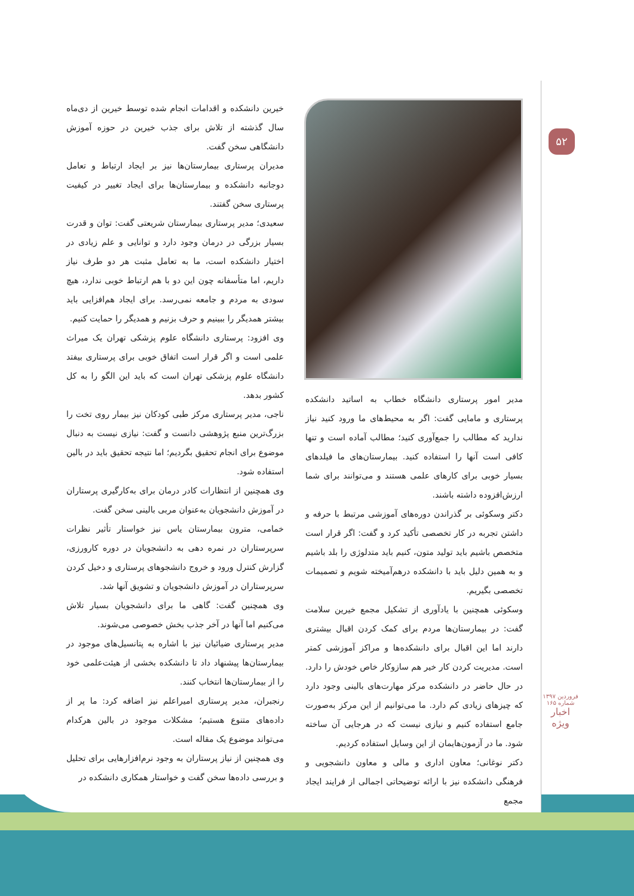۵۲
مدیر امور پرستاری دانشگاه خطاب به اساتید دانشکده پرستاری و مامایی گفت: اگر به محیط‌های ما ورود کنید نیاز ندارید که مطالب را جمع‌آوری کنید؛ مطالب آماده است و تنها کافی است آنها را استفاده کنید. بیمارستان‌های ما فیلدهای بسیار خوبی برای کارهای علمی هستند و می‌توانند برای شما ارزش‌افزوده داشته باشند.
دکتر وسکوئی بر گذراندن دوره‌های آموزشی مرتبط با حرفه و داشتن تجربه در کار تخصصی تأکید کرد و گفت: اگر قرار است متخصص باشیم باید تولید متون، کنیم باید متدلوژی را بلد باشیم و به همین دلیل باید با دانشکده درهم‌آمیخته شویم و تصمیمات تخصصی بگیریم.
وسکوئی همچنین با یادآوری از تشکیل مجمع خیرین سلامت گفت: در بیمارستان‌ها مردم برای کمک کردن اقبال بیشتری دارند اما این اقبال برای دانشکده‌ها و مراکز آموزشی کمتر است. مدیریت کردن کار خیر هم سازوکار خاص خودش را دارد. در حال حاضر در دانشکده مرکز مهارت‌های بالینی وجود دارد که چیزهای زیادی کم دارد. ما می‌توانیم از این مرکز به‌صورت جامع استفاده کنیم و نیازی نیست که در هرجایی آن ساخته شود. ما در آزمون‌هایمان از این وسایل استفاده کردیم.
دکتر نوغانی؛ معاون اداری و مالی و معاون دانشجویی و فرهنگی دانشکده نیز با ارائه توضیحاتی اجمالی از فرایند ایجاد مجمع
خیرین دانشکده و اقدامات انجام شده توسط خیرین از دی‌ماه سال گذشته از تلاش برای جذب خیرین در حوزه آموزش دانشگاهی سخن گفت.
مدیران پرستاری بیمارستان‌ها نیز بر ایجاد ارتباط و تعامل دوجانبه دانشکده و بیمارستان‌ها برای ایجاد تغییر در کیفیت پرستاری سخن گفتند.
سعیدی؛ مدیر پرستاری بیمارستان شریعتی گفت: توان و قدرت بسیار بزرگی در درمان وجود دارد و توانایی و علم زیادی در اختیار دانشکده است، ما به تعامل مثبت هر دو طرف نیاز داریم، اما متأسفانه چون این دو با هم ارتباط خوبی ندارد، هیچ سودی به مردم و جامعه نمی‌رسد. برای ایجاد هم‌افزایی باید بیشتر همدیگر را ببینیم و حرف بزنیم و همدیگر را حمایت کنیم.
وی افزود: پرستاری دانشگاه علوم پزشکی تهران یک میراث علمی است و اگر قرار است اتفاق خوبی برای پرستاری بیفتد دانشگاه علوم پزشکی تهران است که باید این الگو را به کل کشور بدهد.
ناجی، مدیر پرستاری مرکز طبی کودکان نیز بیمار روی تخت را بزرگ‌ترین منبع پژوهشی دانست و گفت: نیازی نیست به دنبال موضوع برای انجام تحقیق بگردیم؛ اما نتیجه تحقیق باید در بالین استفاده شود.
وی همچنین از انتظارات کادر درمان برای به‌کارگیری پرستاران در آموزش دانشجویان به‌عنوان مربی بالینی سخن گفت.
خمامی، مترون بیمارستان یاس نیز خواستار تأثیر نظرات سرپرستاران در نمره دهی به دانشجویان در دوره کارورزی، گزارش کنترل ورود و خروج دانشجوهای پرستاری و دخیل کردن سرپرستاران در آموزش دانشجویان و تشویق آنها شد.
وی همچنین گفت: گاهی ما برای دانشجویان بسیار تلاش می‌کنیم اما آنها در آخر جذب بخش خصوصی می‌شوند.
مدیر پرستاری ضیائیان نیز با اشاره به پتانسیل‌های موجود در بیمارستان‌ها پیشنهاد داد تا دانشکده بخشی از هیئت‌علمی خود را از بیمارستان‌ها انتخاب کنند.
رنجبران، مدیر پرستاری امیراعلم نیز اضافه کرد: ما پر از داده‌های متنوع هستیم؛ مشکلات موجود در بالین هرکدام می‌تواند موضوع یک مقاله است.
وی همچنین از نیاز پرستاران به وجود نرم‌افزارهایی برای تحلیل و بررسی داده‌ها سخن گفت و خواستار همکاری دانشکده در
فروردین ۱۳۹۷
شماره ۱۶۵
اخبار
ویژه